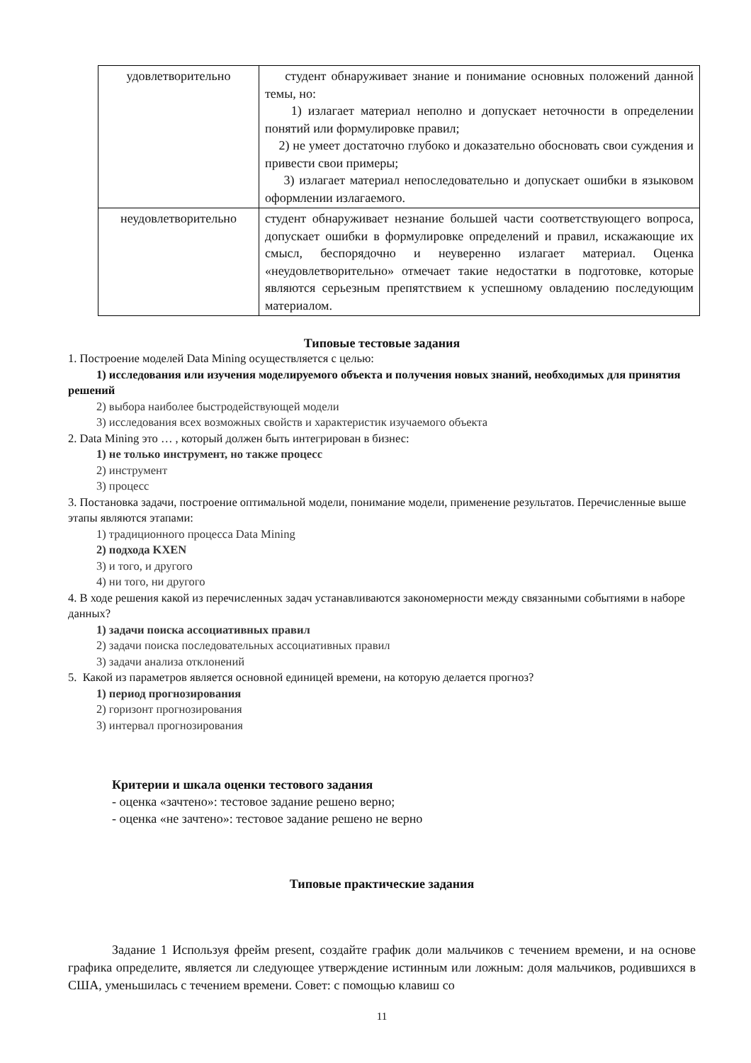| удовлетворительно | студент обнаруживает знание и понимание основных положений данной темы, но: 1) излагает материал неполно и допускает неточности в определении понятий или формулировке правил; 2) не умеет достаточно глубоко и доказательно обосновать свои суждения и привести свои примеры; 3) излагает материал непоследовательно и допускает ошибки в языковом оформлении излагаемого. |
| неудовлетворительно | студент обнаруживает незнание большей части соответствующего вопроса, допускает ошибки в формулировке определений и правил, искажающие их смысл, беспорядочно и неуверенно излагает материал. Оценка «неудовлетворительно» отмечает такие недостатки в подготовке, которые являются серьезным препятствием к успешному овладению последующим материалом. |
Типовые тестовые задания
1. Построение моделей Data Mining осуществляется с целью:
1) исследования или изучения моделируемого объекта и получения новых знаний, необходимых для принятия решений
2) выбора наиболее быстродействующей модели
3) исследования всех возможных свойств и характеристик изучаемого объекта
2. Data Mining это … , который должен быть интегрирован в бизнес:
1) не только инструмент, но также процесс
2) инструмент
3) процесс
3. Постановка задачи, построение оптимальной модели, понимание модели, применение результатов. Перечисленные выше этапы являются этапами:
1) традиционного процесса Data Mining
2) подхода KXEN
3) и того, и другого
4) ни того, ни другого
4. В ходе решения какой из перечисленных задач устанавливаются закономерности между связанными событиями в наборе данных?
1) задачи поиска ассоциативных правил
2) задачи поиска последовательных ассоциативных правил
3) задачи анализа отклонений
5. Какой из параметров является основной единицей времени, на которую делается прогноз?
1) период прогнозирования
2) горизонт прогнозирования
3) интервал прогнозирования
Критерии и шкала оценки тестового задания
- оценка «зачтено»: тестовое задание решено верно;
- оценка «не зачтено»: тестовое задание решено не верно
Типовые практические задания
Задание 1 Используя фрейм present, создайте график доли мальчиков с течением времени, и на основе графика определите, является ли следующее утверждение истинным или ложным: доля мальчиков, родившихся в США, уменьшилась с течением времени. Совет: с помощью клавиш со
11